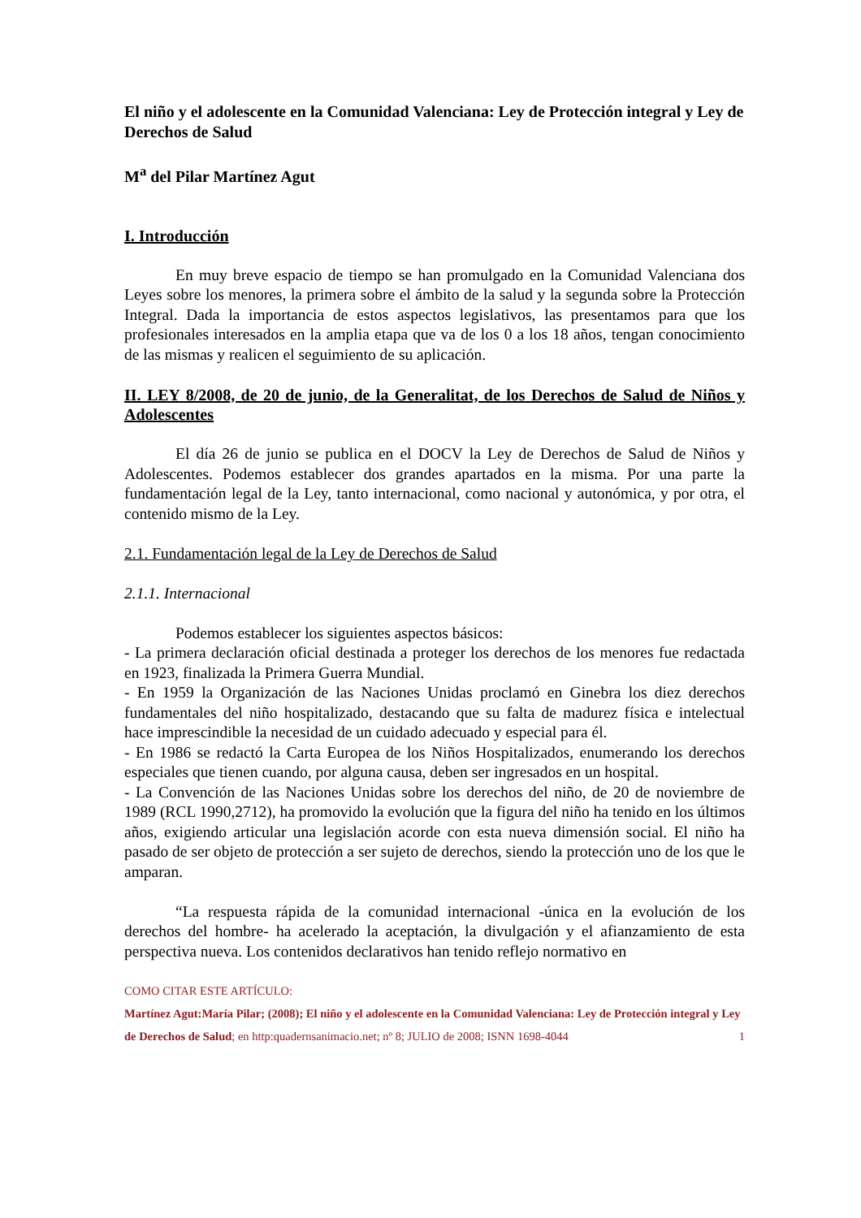El niño y el adolescente en la Comunidad Valenciana: Ley de Protección integral y Ley de Derechos de Salud
M<sup>a</sup> del Pilar Martínez Agut
I. Introducción
En muy breve espacio de tiempo se han promulgado en la Comunidad Valenciana dos Leyes sobre los menores, la primera sobre el ámbito de la salud y la segunda sobre la Protección Integral. Dada la importancia de estos aspectos legislativos, las presentamos para que los profesionales interesados en la amplia etapa que va de los 0 a los 18 años, tengan conocimiento de las mismas y realicen el seguimiento de su aplicación.
II. LEY 8/2008, de 20 de junio, de la Generalitat, de los Derechos de Salud de Niños y Adolescentes
El día 26 de junio se publica en el DOCV la Ley de Derechos de Salud de Niños y Adolescentes. Podemos establecer dos grandes apartados en la misma. Por una parte la fundamentación legal de la Ley, tanto internacional, como nacional y autonómica, y por otra, el contenido mismo de la Ley.
2.1. Fundamentación legal de la Ley de Derechos de Salud
2.1.1. Internacional
Podemos establecer los siguientes aspectos básicos:
- La primera declaración oficial destinada a proteger los derechos de los menores fue redactada en 1923, finalizada la Primera Guerra Mundial.
- En 1959 la Organización de las Naciones Unidas proclamó en Ginebra los diez derechos fundamentales del niño hospitalizado, destacando que su falta de madurez física e intelectual hace imprescindible la necesidad de un cuidado adecuado y especial para él.
- En 1986 se redactó la Carta Europea de los Niños Hospitalizados, enumerando los derechos especiales que tienen cuando, por alguna causa, deben ser ingresados en un hospital.
- La Convención de las Naciones Unidas sobre los derechos del niño, de 20 de noviembre de 1989 (RCL 1990,2712), ha promovido la evolución que la figura del niño ha tenido en los últimos años, exigiendo articular una legislación acorde con esta nueva dimensión social. El niño ha pasado de ser objeto de protección a ser sujeto de derechos, siendo la protección uno de los que le amparan.
“La respuesta rápida de la comunidad internacional -única en la evolución de los derechos del hombre- ha acelerado la aceptación, la divulgación y el afianzamiento de esta perspectiva nueva. Los contenidos declarativos han tenido reflejo normativo en
COMO CITAR ESTE ARTÍCULO:
Martínez Agut:María Pilar; (2008); El niño y el adolescente en la Comunidad Valenciana: Ley de Protección integral y Ley de Derechos de Salud; en http:quadernsanimacio.net; nº 8; JULIO de 2008; ISNN 1698-4044 1